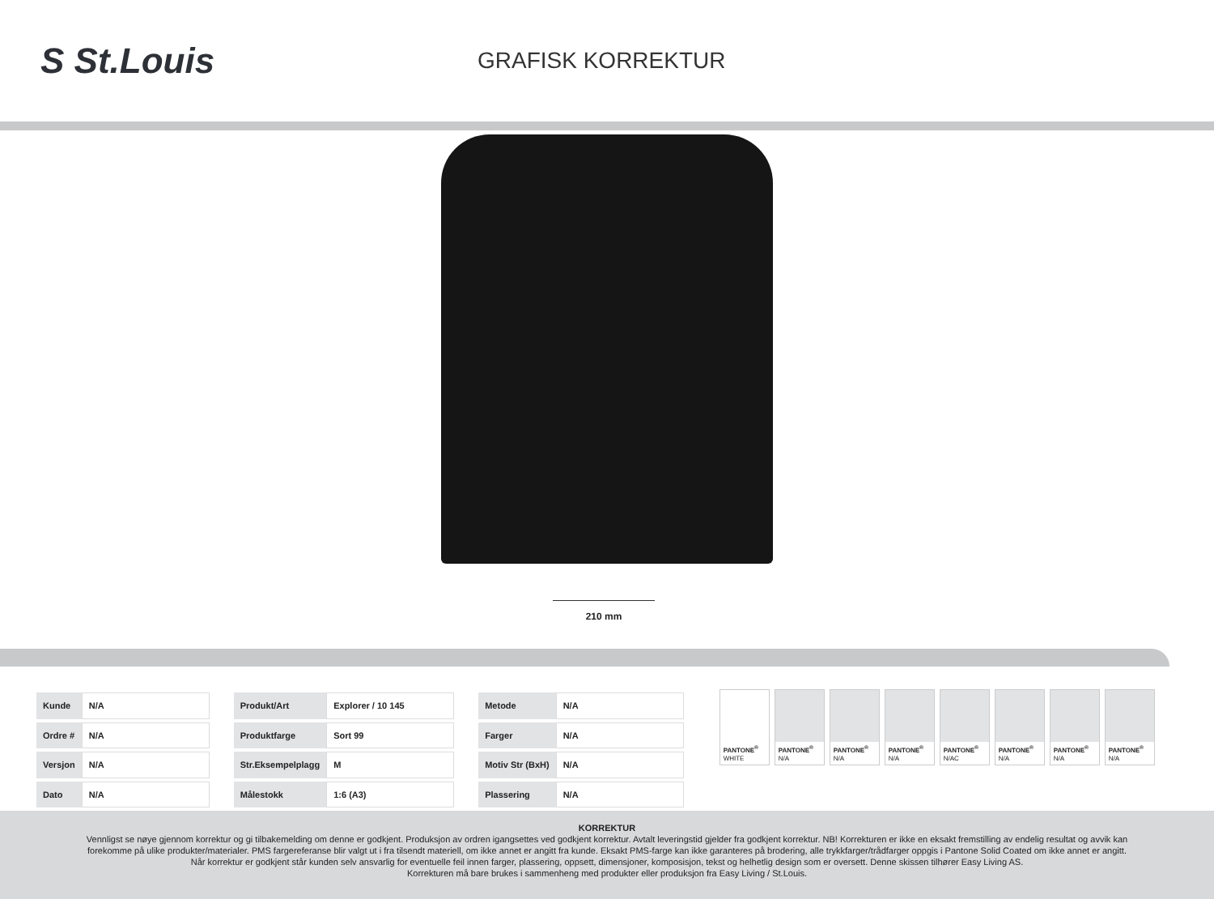S St.Louis
GRAFISK KORREKTUR
210 mm
| Kunde | N/A |
| Ordre # | N/A |
| Versjon | N/A |
| Dato | N/A |
| Produkt/Art | Explorer / 10 145 |
| Produktfarge | Sort 99 |
| Str.Eksempelplagg | M |
| Målestokk | 1:6 (A3) |
| Metode | N/A |
| Farger | N/A |
| Motiv Str (BxH) | N/A |
| Plassering | N/A |
PANTONE<sup>®</sup>
WHITE
PANTONE<sup>®</sup>
N/A
PANTONE<sup>®</sup>
N/A
PANTONE<sup>®</sup>
N/A
PANTONE<sup>®</sup>
N/AC
PANTONE<sup>®</sup>
N/A
PANTONE<sup>®</sup>
N/A
PANTONE<sup>®</sup>
N/A
KORREKTUR
Vennligst se nøye gjennom korrektur og gi tilbakemelding om denne er godkjent. Produksjon av ordren igangsettes ved godkjent korrektur. Avtalt leveringstid gjelder fra godkjent korrektur. NB! Korrekturen er ikke en eksakt fremstilling av endelig resultat og avvik kan
forekomme på ulike produkter/materialer. PMS fargereferanse blir valgt ut i fra tilsendt materiell, om ikke annet er angitt fra kunde. Eksakt PMS-farge kan ikke garanteres på brodering, alle trykkfarger/trådfarger oppgis i Pantone Solid Coated om ikke annet er angitt.
Når korrektur er godkjent står kunden selv ansvarlig for eventuelle feil innen farger, plassering, oppsett, dimensjoner, komposisjon, tekst og helhetlig design som er oversett. Denne skissen tilhører Easy Living AS.
Korrekturen må bare brukes i sammenheng med produkter eller produksjon fra Easy Living / St.Louis.